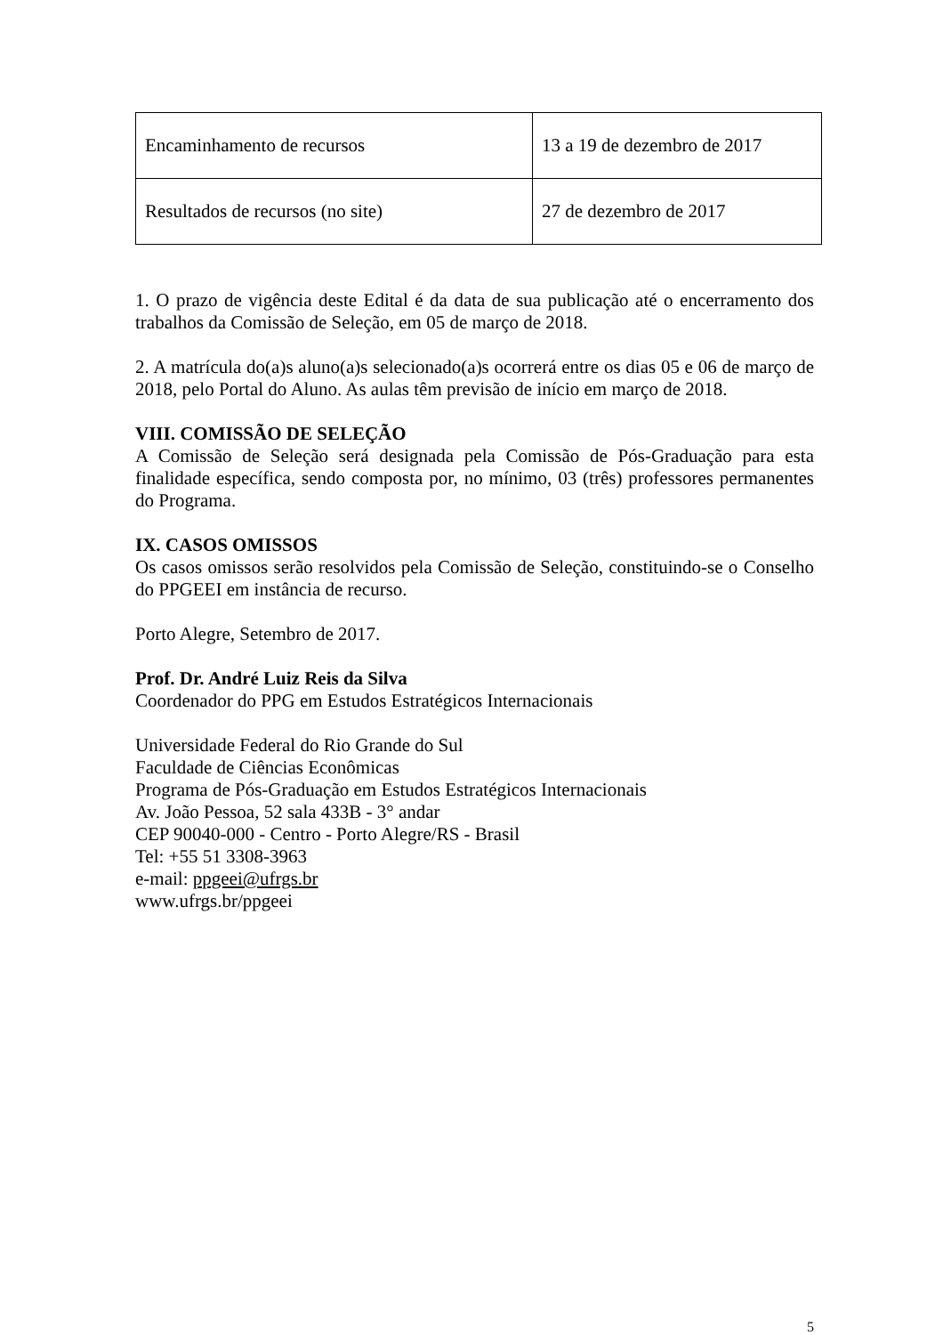| Encaminhamento de recursos | 13 a 19 de dezembro de 2017 |
| Resultados de recursos (no site) | 27 de dezembro de 2017 |
1. O prazo de vigência deste Edital é da data de sua publicação até o encerramento dos trabalhos da Comissão de Seleção, em 05 de março de 2018.
2. A matrícula do(a)s aluno(a)s selecionado(a)s ocorrerá entre os dias 05 e 06 de março de 2018, pelo Portal do Aluno. As aulas têm previsão de início em março de 2018.
VIII. COMISSÃO DE SELEÇÃO
A Comissão de Seleção será designada pela Comissão de Pós-Graduação para esta finalidade específica, sendo composta por, no mínimo, 03 (três) professores permanentes do Programa.
IX. CASOS OMISSOS
Os casos omissos serão resolvidos pela Comissão de Seleção, constituindo-se o Conselho do PPGEEI em instância de recurso.
Porto Alegre, Setembro de 2017.
Prof. Dr. André Luiz Reis da Silva
Coordenador do PPG em Estudos Estratégicos Internacionais
Universidade Federal do Rio Grande do Sul
Faculdade de Ciências Econômicas
Programa de Pós-Graduação em Estudos Estratégicos Internacionais
Av. João Pessoa, 52 sala 433B - 3° andar
CEP 90040-000 - Centro - Porto Alegre/RS - Brasil
Tel: +55 51 3308-3963
e-mail: ppgeei@ufrgs.br
www.ufrgs.br/ppgeei
5